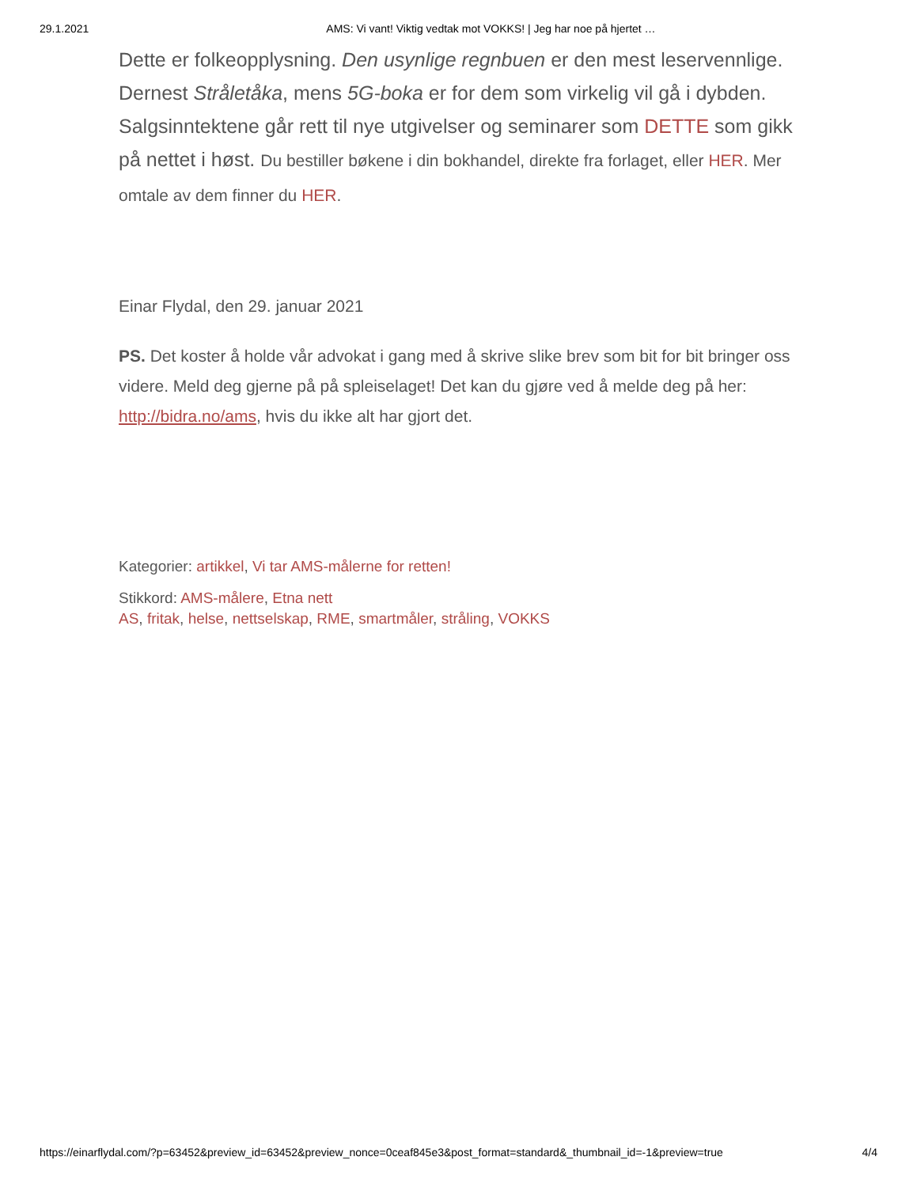29.1.2021 AMS: Vi vant! Viktig vedtak mot VOKKS! | Jeg har noe på hjertet …
Dette er folkeopplysning. Den usynlige regnbuen er den mest leservennlige. Dernest Stråletåka, mens 5G-boka er for dem som virkelig vil gå i dybden. Salgsinntektene går rett til nye utgivelser og seminarer som DETTE som gikk på nettet i høst. Du bestiller bøkene i din bokhandel, direkte fra forlaget, eller HER. Mer omtale av dem finner du HER.
Einar Flydal, den 29. januar 2021
PS. Det koster å holde vår advokat i gang med å skrive slike brev som bit for bit bringer oss videre. Meld deg gjerne på på spleiselaget! Det kan du gjøre ved å melde deg på her: http://bidra.no/ams, hvis du ikke alt har gjort det.
Kategorier: artikkel, Vi tar AMS-målerne for retten!
Stikkord: AMS-målere, Etna nett
AS, fritak, helse, nettselskap, RME, smartmåler, stråling, VOKKS
https://einarflydal.com/?p=63452&preview_id=63452&preview_nonce=0ceaf845e3&post_format=standard&_thumbnail_id=-1&preview=true 4/4